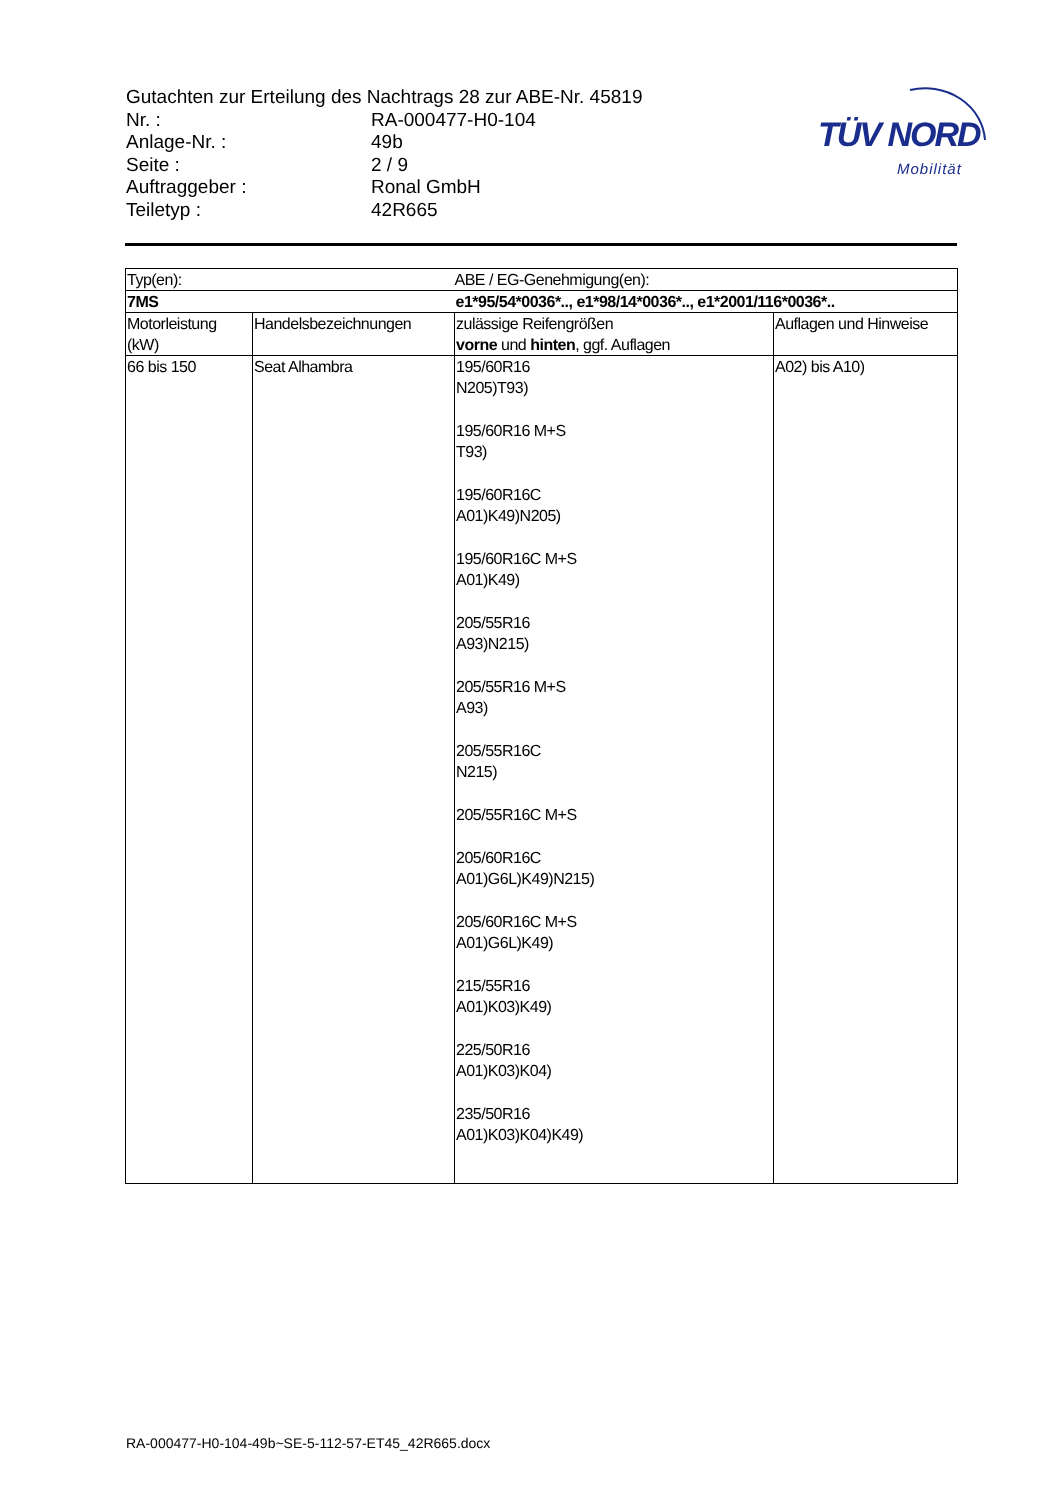Gutachten zur Erteilung des Nachtrags 28 zur ABE-Nr. 45819
| Nr. : | RA-000477-H0-104 |
| Anlage-Nr. : | 49b |
| Seite : | 2 / 9 |
| Auftraggeber : | Ronal GmbH |
| Teiletyp : | 42R665 |
TÜV NORD
Mobilität
| Typ(en): | | ABE / EG-Genehmigung(en): | |
| 7MS | | e1*95/54*0036*.., e1*98/14*0036*.., e1*2001/116*0036*.. | |
| Motorleistung (kW) | Handelsbezeichnungen | zulässige Reifengrößen vorne und hinten , ggf. Auflagen | Auflagen und Hinweise |
| 66 bis 150 | Seat Alhambra | 195/60R16 N205)T93) 195/60R16 M+S T93) 195/60R16C A01)K49)N205) 195/60R16C M+S A01)K49) 205/55R16 A93)N215) 205/55R16 M+S A93) 205/55R16C N215) 205/55R16C M+S 205/60R16C A01)G6L)K49)N215) 205/60R16C M+S A01)G6L)K49) 215/55R16 A01)K03)K49) 225/50R16 A01)K03)K04) 235/50R16 A01)K03)K04)K49) | A02) bis A10) |
RA-000477-H0-104-49b~SE-5-112-57-ET45_42R665.docx